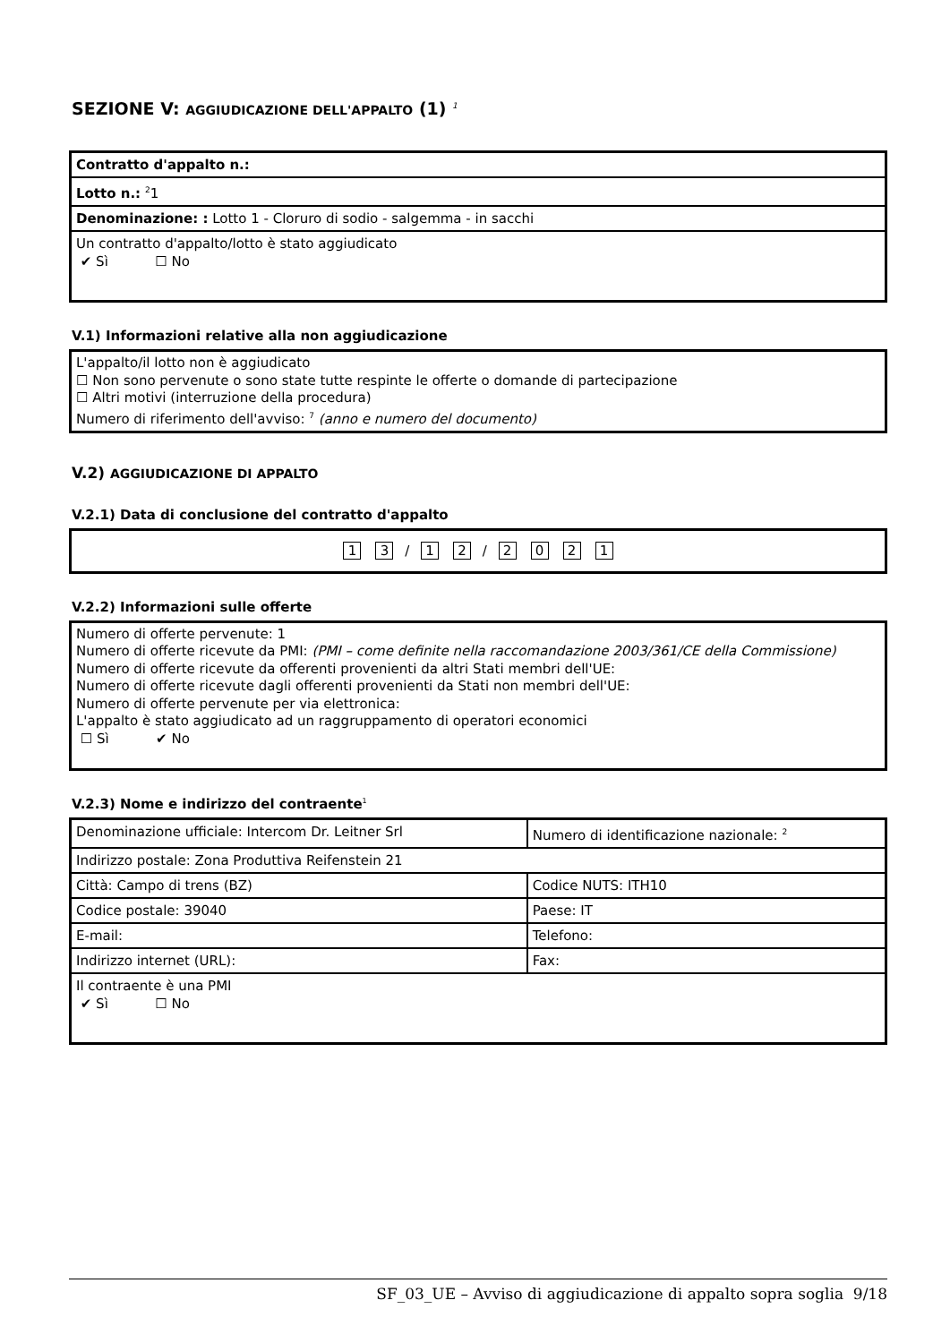SEZIONE V: AGGIUDICAZIONE DELL'APPALTO (1) <sup>1</sup>
| Contratto d'appalto n.: |
| Lotto n.: <sup>2</sup>1 |
| Denominazione: : Lotto 1 - Cloruro di sodio - salgemma - in sacchi |
| Un contratto d'appalto/lotto è stato aggiudicato ✔ Sì ☐ No |
V.1) Informazioni relative alla non aggiudicazione
L'appalto/il lotto non è aggiudicato
☐ Non sono pervenute o sono state tutte respinte le offerte o domande di partecipazione
☐ Altri motivi (interruzione della procedura)
Numero di riferimento dell'avviso: <sup>7</sup> (anno e numero del documento)
V.2) AGGIUDICAZIONE DI APPALTO
V.2.1) Data di conclusione del contratto d'appalto
1 3 / 1 2 / 2021
V.2.2) Informazioni sulle offerte
Numero di offerte pervenute: 1
Numero di offerte ricevute da PMI: (PMI – come definite nella raccomandazione 2003/361/CE della Commissione)
Numero di offerte ricevute da offerenti provenienti da altri Stati membri dell'UE:
Numero di offerte ricevute dagli offerenti provenienti da Stati non membri dell'UE:
Numero di offerte pervenute per via elettronica:
L'appalto è stato aggiudicato ad un raggruppamento di operatori economici
☐ Sì ✔ No
V.2.3) Nome e indirizzo del contraente<sup>1</sup>
| Denominazione ufficiale: Intercom Dr. Leitner Srl | Numero di identificazione nazionale: <sup>2</sup> |
| Indirizzo postale: Zona Produttiva Reifenstein 21 | |
| Città: Campo di trens (BZ) | Codice NUTS: ITH10 |
| Codice postale: 39040 | Paese: IT |
| E-mail: | Telefono: |
| Indirizzo internet (URL): | Fax: |
| Il contraente è una PMI ✔ Sì ☐ No | |
SF_03_UE – Avviso di aggiudicazione di appalto sopra soglia 9/18